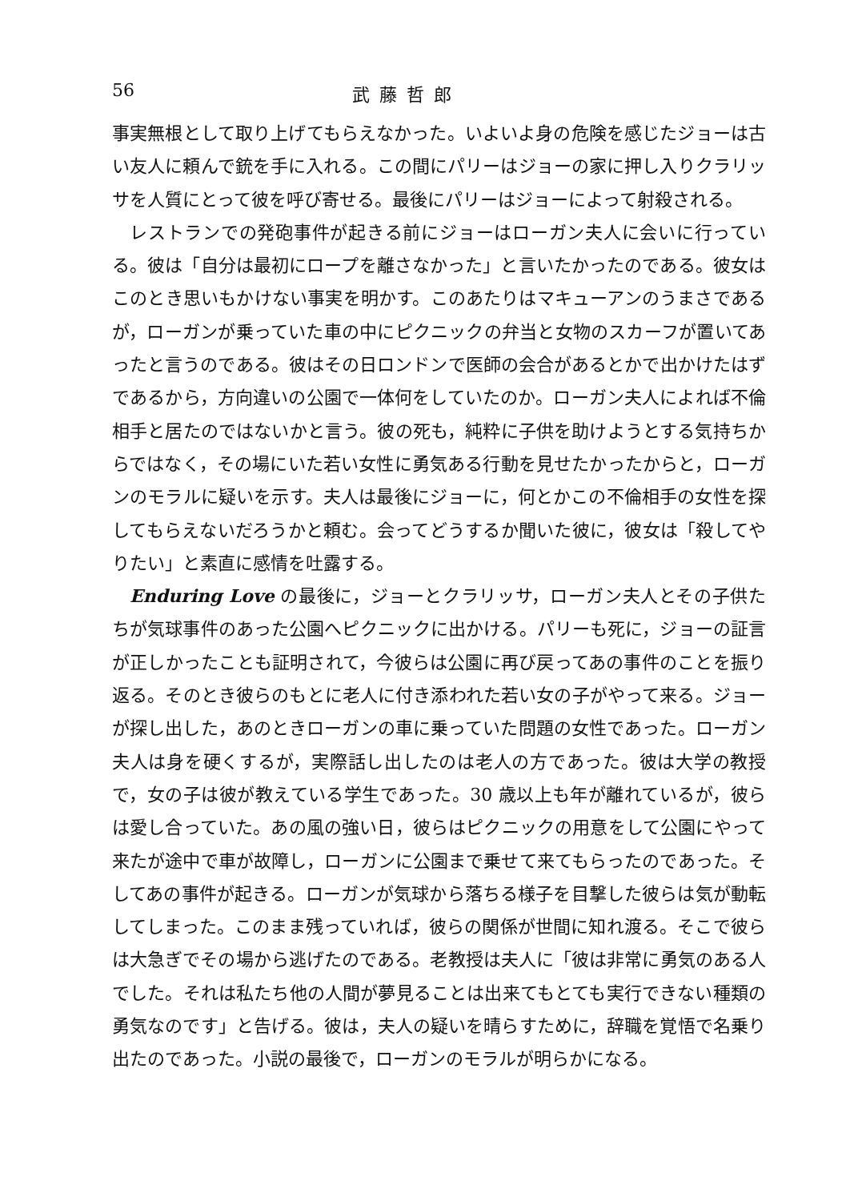56 武藤哲郎
事実無根として取り上げてもらえなかった。いよいよ身の危険を感じたジョーは古い友人に頼んで銃を手に入れる。この間にパリーはジョーの家に押し入りクラリッサを人質にとって彼を呼び寄せる。最後にパリーはジョーによって射殺される。
レストランでの発砲事件が起きる前にジョーはローガン夫人に会いに行っている。彼は「自分は最初にロープを離さなかった」と言いたかったのである。彼女はこのとき思いもかけない事実を明かす。このあたりはマキューアンのうまさであるが，ローガンが乗っていた車の中にピクニックの弁当と女物のスカーフが置いてあったと言うのである。彼はその日ロンドンで医師の会合があるとかで出かけたはずであるから，方向違いの公園で一体何をしていたのか。ローガン夫人によれば不倫相手と居たのではないかと言う。彼の死も，純粋に子供を助けようとする気持ちからではなく，その場にいた若い女性に勇気ある行動を見せたかったからと，ローガンのモラルに疑いを示す。夫人は最後にジョーに，何とかこの不倫相手の女性を探してもらえないだろうかと頼む。会ってどうするか聞いた彼に，彼女は「殺してやりたい」と素直に感情を吐露する。
Enduring Love の最後に，ジョーとクラリッサ，ローガン夫人とその子供たちが気球事件のあった公園へピクニックに出かける。パリーも死に，ジョーの証言が正しかったことも証明されて，今彼らは公園に再び戻ってあの事件のことを振り返る。そのとき彼らのもとに老人に付き添われた若い女の子がやって来る。ジョーが探し出した，あのときローガンの車に乗っていた問題の女性であった。ローガン夫人は身を硬くするが，実際話し出したのは老人の方であった。彼は大学の教授で，女の子は彼が教えている学生であった。30 歳以上も年が離れているが，彼らは愛し合っていた。あの風の強い日，彼らはピクニックの用意をして公園にやって来たが途中で車が故障し，ローガンに公園まで乗せて来てもらったのであった。そしてあの事件が起きる。ローガンが気球から落ちる様子を目撃した彼らは気が動転してしまった。このまま残っていれば，彼らの関係が世間に知れ渡る。そこで彼らは大急ぎでその場から逃げたのである。老教授は夫人に「彼は非常に勇気のある人でした。それは私たち他の人間が夢見ることは出来てもとても実行できない種類の勇気なのです」と告げる。彼は，夫人の疑いを晴らすために，辞職を覚悟で名乗り出たのであった。小説の最後で，ローガンのモラルが明らかになる。